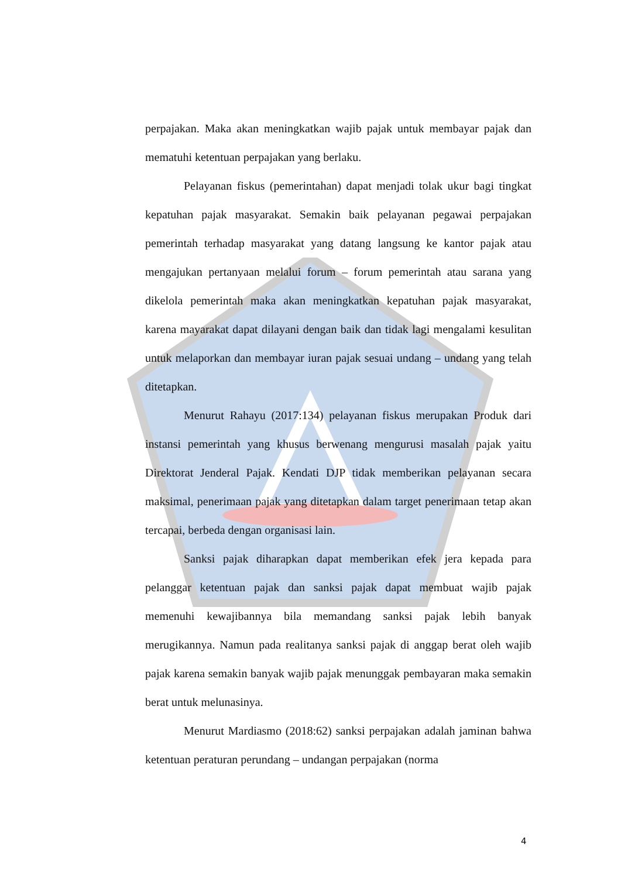perpajakan. Maka akan meningkatkan wajib pajak untuk membayar pajak dan mematuhi ketentuan perpajakan yang berlaku.
Pelayanan fiskus (pemerintahan) dapat menjadi tolak ukur bagi tingkat kepatuhan pajak masyarakat. Semakin baik pelayanan pegawai perpajakan pemerintah terhadap masyarakat yang datang langsung ke kantor pajak atau mengajukan pertanyaan melalui forum – forum pemerintah atau sarana yang dikelola pemerintah maka akan meningkatkan kepatuhan pajak masyarakat, karena mayarakat dapat dilayani dengan baik dan tidak lagi mengalami kesulitan untuk melaporkan dan membayar iuran pajak sesuai undang – undang yang telah ditetapkan.
Menurut Rahayu (2017:134) pelayanan fiskus merupakan Produk dari instansi pemerintah yang khusus berwenang mengurusi masalah pajak yaitu Direktorat Jenderal Pajak. Kendati DJP tidak memberikan pelayanan secara maksimal, penerimaan pajak yang ditetapkan dalam target penerimaan tetap akan tercapai, berbeda dengan organisasi lain.
Sanksi pajak diharapkan dapat memberikan efek jera kepada para pelanggar ketentuan pajak dan sanksi pajak dapat membuat wajib pajak memenuhi kewajibannya bila memandang sanksi pajak lebih banyak merugikannya. Namun pada realitanya sanksi pajak di anggap berat oleh wajib pajak karena semakin banyak wajib pajak menunggak pembayaran maka semakin berat untuk melunasinya.
Menurut Mardiasmo (2018:62) sanksi perpajakan adalah jaminan bahwa ketentuan peraturan perundang – undangan perpajakan (norma
4